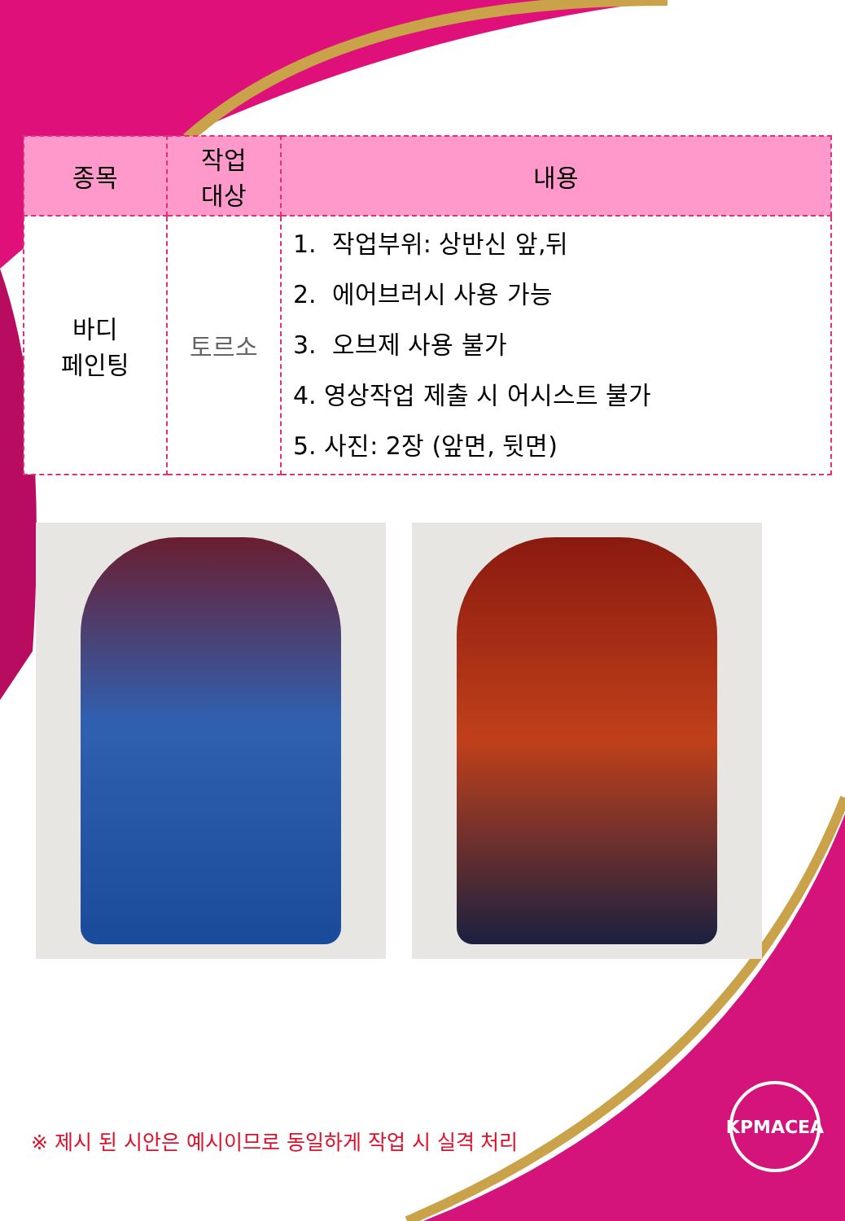| 종목 | 작업 대상 | 내용 |
| --- | --- | --- |
| 바디 페인팅 | 토르소 | 1. 작업부위: 상반신 앞,뒤 2. 에어브러시 사용 가능 3. 오브제 사용 불가 4. 영상작업 제출 시 어시스트 불가 5. 사진: 2장 (앞면, 뒷면) |
※ 제시 된 시안은 예시이므로 동일하게 작업 시 실격 처리
KPMACEA